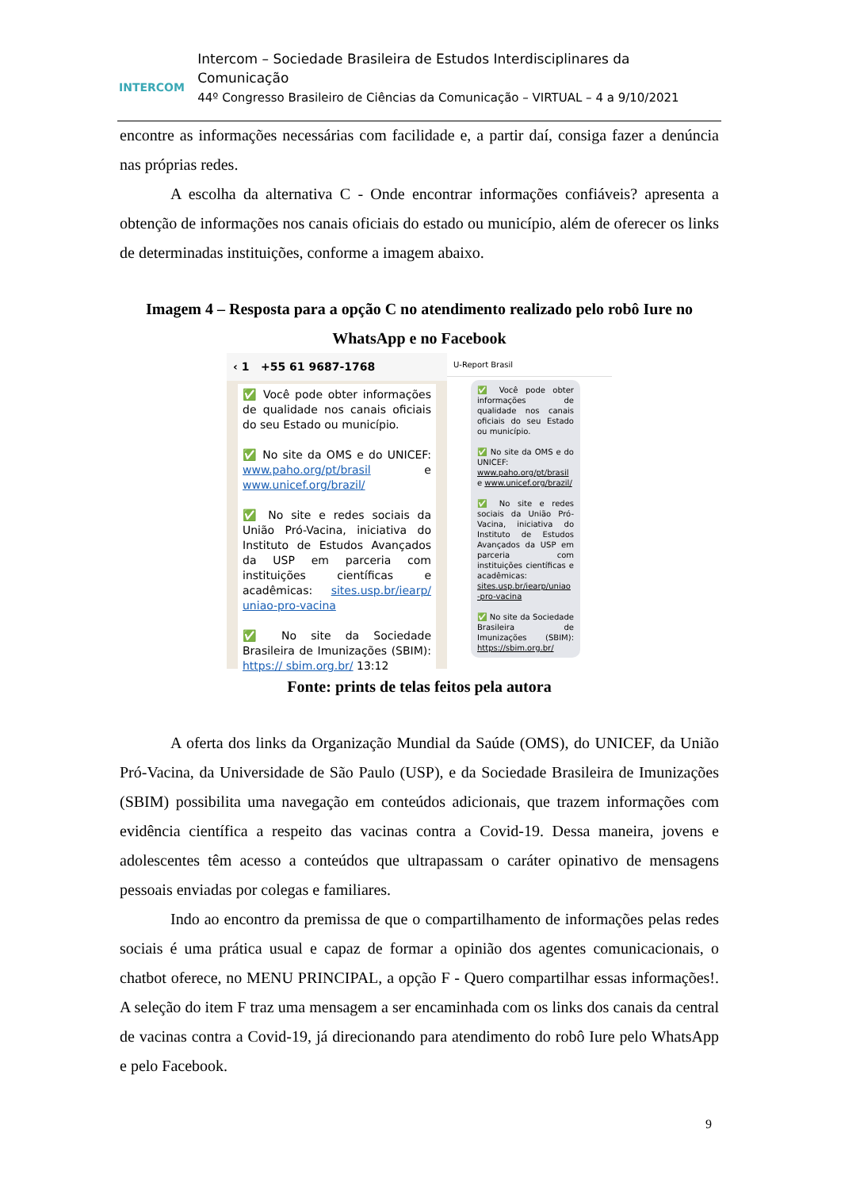INTERCOM
Intercom – Sociedade Brasileira de Estudos Interdisciplinares da Comunicação
44º Congresso Brasileiro de Ciências da Comunicação – VIRTUAL – 4 a 9/10/2021
encontre as informações necessárias com facilidade e, a partir daí, consiga fazer a denúncia nas próprias redes.
A escolha da alternativa C - Onde encontrar informações confiáveis? apresenta a obtenção de informações nos canais oficiais do estado ou município, além de oferecer os links de determinadas instituições, conforme a imagem abaixo.
Imagem 4 – Resposta para a opção C no atendimento realizado pelo robô Iure no WhatsApp e no Facebook
‹ 1 +55 61 9687-1768
✅ Você pode obter informações de qualidade nos canais oficiais do seu Estado ou município.
✅ No site da OMS e do UNICEF: www.paho.org/pt/brasil e www.unicef.org/brazil/
✅ No site e redes sociais da União Pró-Vacina, iniciativa do Instituto de Estudos Avançados da USP em parceria com instituições científicas e acadêmicas: sites.usp.br/iearp/ uniao-pro-vacina
✅ No site da Sociedade Brasileira de Imunizações (SBIM): https:// sbim.org.br/ 13:12
U-Report Brasil
✅ Você pode obter informações de qualidade nos canais oficiais do seu Estado ou município.
✅ No site da OMS e do UNICEF: www.paho.org/pt/brasil e www.unicef.org/brazil/
✅ No site e redes sociais da União Pró-Vacina, iniciativa do Instituto de Estudos Avançados da USP em parceria com instituições científicas e acadêmicas: sites.usp.br/iearp/uniao -pro-vacina
✅ No site da Sociedade Brasileira de Imunizações (SBIM): https://sbim.org.br/
Fonte: prints de telas feitos pela autora
A oferta dos links da Organização Mundial da Saúde (OMS), do UNICEF, da União Pró-Vacina, da Universidade de São Paulo (USP), e da Sociedade Brasileira de Imunizações (SBIM) possibilita uma navegação em conteúdos adicionais, que trazem informações com evidência científica a respeito das vacinas contra a Covid-19. Dessa maneira, jovens e adolescentes têm acesso a conteúdos que ultrapassam o caráter opinativo de mensagens pessoais enviadas por colegas e familiares.
Indo ao encontro da premissa de que o compartilhamento de informações pelas redes sociais é uma prática usual e capaz de formar a opinião dos agentes comunicacionais, o chatbot oferece, no MENU PRINCIPAL, a opção F - Quero compartilhar essas informações!. A seleção do item F traz uma mensagem a ser encaminhada com os links dos canais da central de vacinas contra a Covid-19, já direcionando para atendimento do robô Iure pelo WhatsApp e pelo Facebook.
9